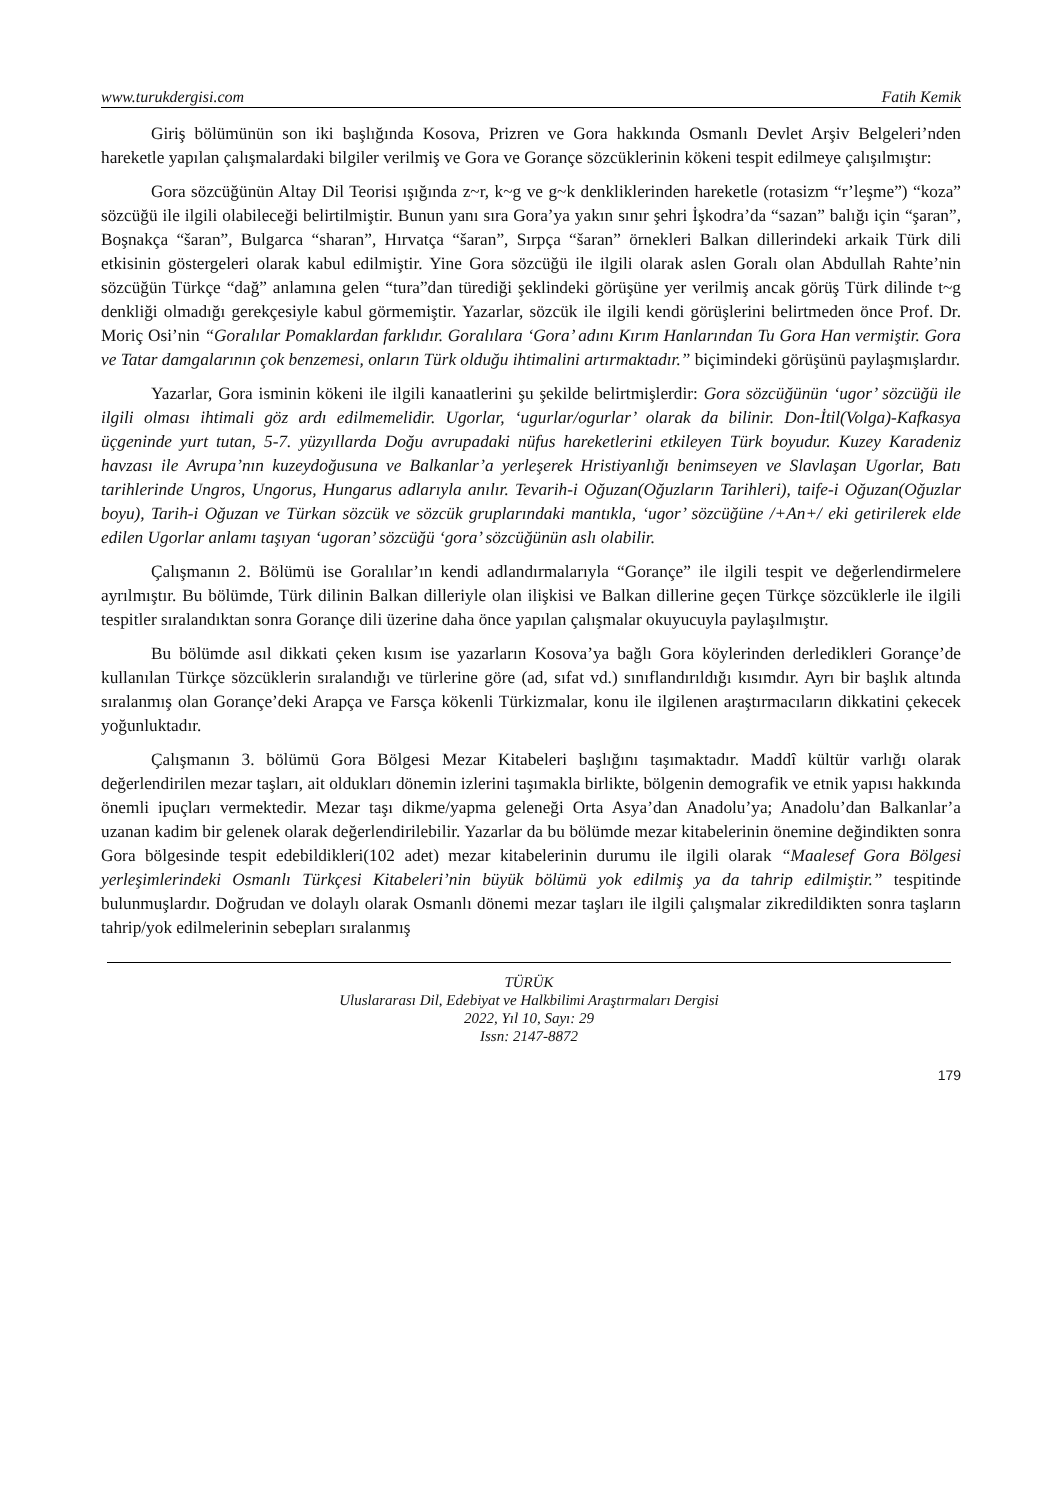www.turukdergisi.com Fatih Kemik
Giriş bölümünün son iki başlığında Kosova, Prizren ve Gora hakkında Osmanlı Devlet Arşiv Belgeleri’nden hareketle yapılan çalışmalardaki bilgiler verilmiş ve Gora ve Gorançe sözcüklerinin kökeni tespit edilmeye çalışılmıştır:
Gora sözcüğünün Altay Dil Teorisi ışığında z~r, k~g ve g~k denkliklerinden hareketle (rotasizm “r’leşme”) “koza” sözcüğü ile ilgili olabileceği belirtilmiştir. Bunun yanı sıra Gora’ya yakın sınır şehri İşkodra’da “sazan” balığı için “şaran”, Boşnakça “šaran”, Bulgarca “sharan”, Hırvatça “šaran”, Sırpça “šaran” örnekleri Balkan dillerindeki arkaik Türk dili etkisinin göstergeleri olarak kabul edilmiştir. Yine Gora sözcüğü ile ilgili olarak aslen Goralı olan Abdullah Rahte’nin sözcüğün Türkçe “dağ” anlamına gelen “tura”dan türediği şeklindeki görüşüne yer verilmiş ancak görüş Türk dilinde t~g denkliği olmadığı gerekçesiyle kabul görmemiştir. Yazarlar, sözcük ile ilgili kendi görüşlerini belirtmeden önce Prof. Dr. Moriç Osi’nin “Goralılar Pomaklardan farklıdır. Goralılara ‘Gora’ adını Kırım Hanlarından Tu Gora Han vermiştir. Gora ve Tatar damgalarının çok benzemesi, onların Türk olduğu ihtimalini artırmaktadır.” biçimindeki görüşünü paylaşmışlardır.
Yazarlar, Gora isminin kökeni ile ilgili kanaatlerini şu şekilde belirtmişlerdir: Gora sözcüğünün ‘ugor’ sözcüğü ile ilgili olması ihtimali göz ardı edilmemelidir. Ugorlar, ‘ugurlar/ogurlar’ olarak da bilinir. Don-İtil(Volga)-Kafkasya üçgeninde yurt tutan, 5-7. yüzyıllarda Doğu avrupadaki nüfus hareketlerini etkileyen Türk boyudur. Kuzey Karadeniz havzası ile Avrupa’nın kuzeydoğusuna ve Balkanlar’a yerleşerek Hristiyanlığı benimseyen ve Slavlaşan Ugorlar, Batı tarihlerinde Ungros, Ungorus, Hungarus adlarıyla anılır. Tevarih-i Oğuzan(Oğuzların Tarihleri), taife-i Oğuzan(Oğuzlar boyu), Tarih-i Oğuzan ve Türkan sözcük ve sözcük gruplarındaki mantıkla, ‘ugor’ sözcüğüne /+An+/ eki getirilerek elde edilen Ugorlar anlamı taşıyan ‘ugoran’ sözcüğü ‘gora’ sözcüğünün aslı olabilir.
Çalışmanın 2. Bölümü ise Goralılar’ın kendi adlandırmalarıyla “Gorançe” ile ilgili tespit ve değerlendirmelere ayrılmıştır. Bu bölümde, Türk dilinin Balkan dilleriyle olan ilişkisi ve Balkan dillerine geçen Türkçe sözcüklerle ile ilgili tespitler sıralandıktan sonra Gorançe dili üzerine daha önce yapılan çalışmalar okuyucuyla paylaşılmıştır.
Bu bölümde asıl dikkati çeken kısım ise yazarların Kosova’ya bağlı Gora köylerinden derledikleri Gorançe’de kullanılan Türkçe sözcüklerin sıralandığı ve türlerine göre (ad, sıfat vd.) sınıflandırıldığı kısımdır. Ayrı bir başlık altında sıralanmış olan Gorançe’deki Arapça ve Farsça kökenli Türkizmalar, konu ile ilgilenen araştırmacıların dikkatini çekecek yoğunluktadır.
Çalışmanın 3. bölümü Gora Bölgesi Mezar Kitabeleri başlığını taşımaktadır. Maddî kültür varlığı olarak değerlendirilen mezar taşları, ait oldukları dönemin izlerini taşımakla birlikte, bölgenin demografik ve etnik yapısı hakkında önemli ipuçları vermektedir. Mezar taşı dikme/yapma geleneği Orta Asya’dan Anadolu’ya; Anadolu’dan Balkanlar’a uzanan kadim bir gelenek olarak değerlendirilebilir. Yazarlar da bu bölümde mezar kitabelerinin önemine değindikten sonra Gora bölgesinde tespit edebildikleri(102 adet) mezar kitabelerinin durumu ile ilgili olarak “Maalesef Gora Bölgesi yerleşimlerindeki Osmanlı Türkçesi Kitabeleri’nin büyük bölümü yok edilmiş ya da tahrip edilmiştir.” tespitinde bulunmuşlardır. Doğrudan ve dolaylı olarak Osmanlı dönemi mezar taşları ile ilgili çalışmalar zikredildikten sonra taşların tahrip/yok edilmelerinin sebepları sıralanmış
TÜRÜK
Uluslararası Dil, Edebiyat ve Halkbilimi Araştırmaları Dergisi
2022, Yıl 10, Sayı: 29
Issn: 2147-8872
179